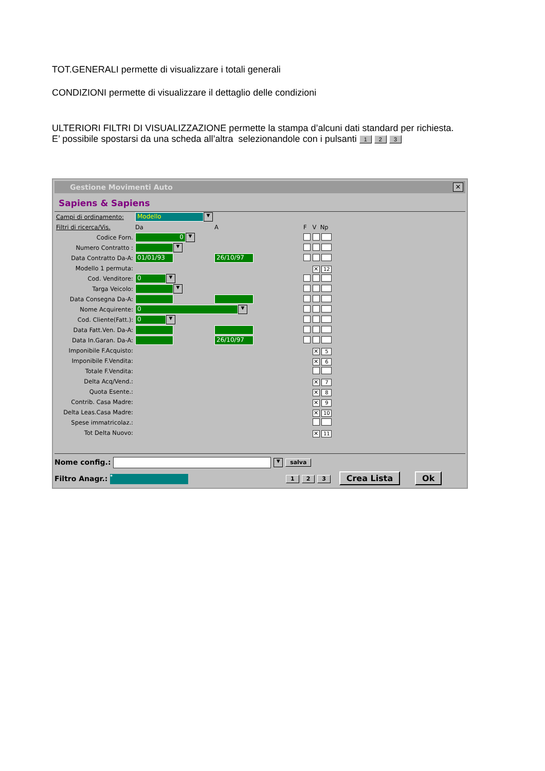TOT.GENERALI permette di visualizzare i totali generali
CONDIZIONI permette di visualizzare il dettaglio delle condizioni
ULTERIORI FILTRI DI VISUALIZZAZIONE permette la stampa d’alcuni dati standard per richiesta.
E’ possibile spostarsi da una scheda all’altra selezionandole con i pulsanti 1 2 3
Gestione Movimenti Auto ✕
Sapiens & Sapiens
| Campi di ordinamento: | Modello ▼ | | | |
| Filtri di ricerca/Vis. | Da | A | | F V Np |
| Codice Forn. | 0 ▼ | | | |
| Numero Contratto : | ▼ | | | |
| Data Contratto Da-A: | 01/01/93 | 26/10/97 | | |
| Modello 1 permuta: | | | | ✕ 12 |
| Cod. Venditore: | 0 ▼ | | | |
| Targa Veicolo: | ▼ | | | |
| Data Consegna Da-A: | | | | |
| Nome Acquirente: | 0 ▼ | | | |
| Cod. Cliente(Fatt.): | 0 ▼ | | | |
| Data Fatt.Ven. Da-A: | | | | |
| Data In.Garan. Da-A: | | 26/10/97 | | |
| Imponibile F.Acquisto: | | | | ✕ 5 |
| Imponibile F.Vendita: | | | | ✕ 6 |
| Totale F.Vendita: | | | | |
| Delta Acq/Vend.: | | | | ✕ 7 |
| Quota Esente.: | | | | ✕ 8 |
| Contrib. Casa Madre: | | | | ✕ 9 |
| Delta Leas.Casa Madre: | | | | ✕ 10 |
| Spese immatricolaz.: | | | | |
| Tot Delta Nuovo: | | | | ✕ 11 |
Nome config.: ▼ salva
Filtro Anagr.: * 1 2 3 Crea Lista Ok